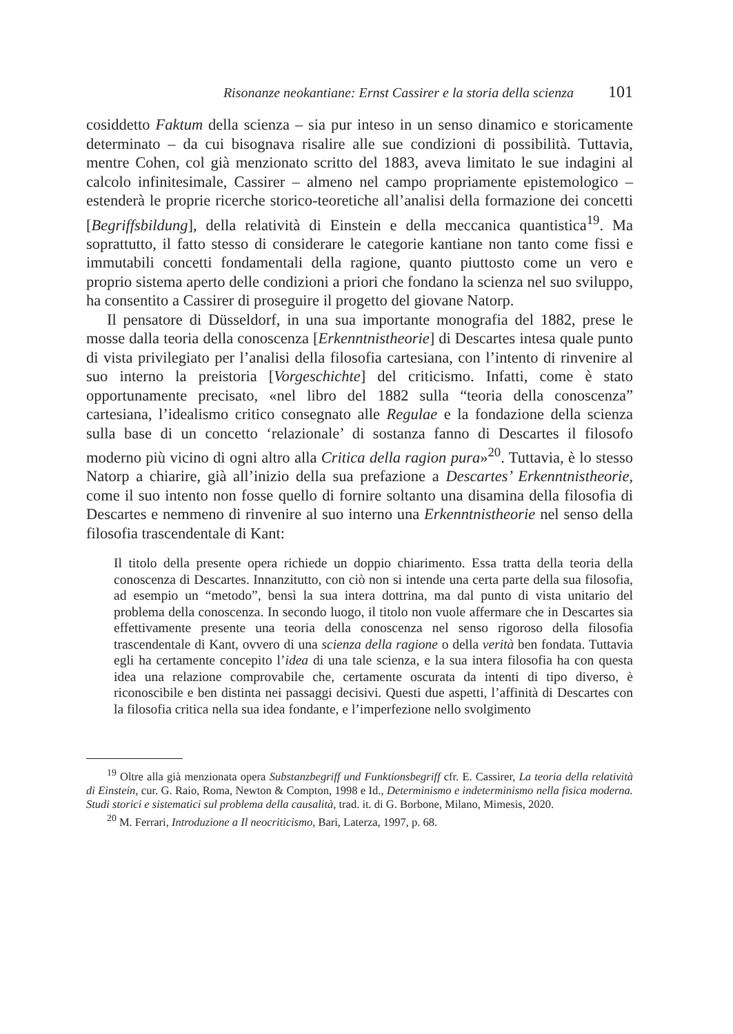Risonanze neokantiane: Ernst Cassirer e la storia della scienza 101
cosiddetto Faktum della scienza – sia pur inteso in un senso dinamico e storicamente determinato – da cui bisognava risalire alle sue condizioni di possibilità. Tuttavia, mentre Cohen, col già menzionato scritto del 1883, aveva limitato le sue indagini al calcolo infinitesimale, Cassirer – almeno nel campo propriamente epistemologico – estenderà le proprie ricerche storico-teoretiche all’analisi della formazione dei concetti [Begriffsbildung], della relatività di Einstein e della meccanica quantistica<sup>19</sup>. Ma soprattutto, il fatto stesso di considerare le categorie kantiane non tanto come fissi e immutabili concetti fondamentali della ragione, quanto piuttosto come un vero e proprio sistema aperto delle condizioni a priori che fondano la scienza nel suo sviluppo, ha consentito a Cassirer di proseguire il progetto del giovane Natorp.
Il pensatore di Düsseldorf, in una sua importante monografia del 1882, prese le mosse dalla teoria della conoscenza [Erkenntnistheorie] di Descartes intesa quale punto di vista privilegiato per l’analisi della filosofia cartesiana, con l’intento di rinvenire al suo interno la preistoria [Vorgeschichte] del criticismo. Infatti, come è stato opportunamente precisato, «nel libro del 1882 sulla “teoria della conoscenza” cartesiana, l’idealismo critico consegnato alle Regulae e la fondazione della scienza sulla base di un concetto ‘relazionale’ di sostanza fanno di Descartes il filosofo moderno più vicino di ogni altro alla Critica della ragion pura»<sup>20</sup>. Tuttavia, è lo stesso Natorp a chiarire, già all’inizio della sua prefazione a Descartes’ Erkenntnistheorie, come il suo intento non fosse quello di fornire soltanto una disamina della filosofia di Descartes e nemmeno di rinvenire al suo interno una Erkenntnistheorie nel senso della filosofia trascendentale di Kant:
Il titolo della presente opera richiede un doppio chiarimento. Essa tratta della teoria della conoscenza di Descartes. Innanzitutto, con ciò non si intende una certa parte della sua filosofia, ad esempio un “metodo”, bensì la sua intera dottrina, ma dal punto di vista unitario del problema della conoscenza. In secondo luogo, il titolo non vuole affermare che in Descartes sia effettivamente presente una teoria della conoscenza nel senso rigoroso della filosofia trascendentale di Kant, ovvero di una scienza della ragione o della verità ben fondata. Tuttavia egli ha certamente concepito l’idea di una tale scienza, e la sua intera filosofia ha con questa idea una relazione comprovabile che, certamente oscurata da intenti di tipo diverso, è riconoscibile e ben distinta nei passaggi decisivi. Questi due aspetti, l’affinità di Descartes con la filosofia critica nella sua idea fondante, e l’imperfezione nello svolgimento
<sup>19</sup> Oltre alla già menzionata opera Substanzbegriff und Funktionsbegriff cfr. E. Cassirer, La teoria della relatività di Einstein, cur. G. Raio, Roma, Newton & Compton, 1998 e Id., Determinismo e indeterminismo nella fisica moderna. Studi storici e sistematici sul problema della causalità, trad. it. di G. Borbone, Milano, Mimesis, 2020.
<sup>20</sup> M. Ferrari, Introduzione a Il neocriticismo, Bari, Laterza, 1997, p. 68.